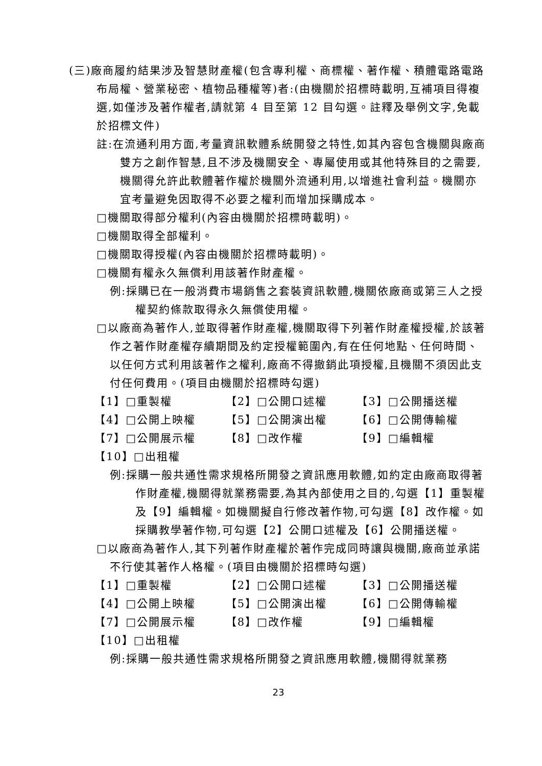(三)廠商履約結果涉及智慧財產權(包含專利權、商標權、著作權、積體電路電路布局權、營業秘密、植物品種權等)者:(由機關於招標時載明,互補項目得複選,如僅涉及著作權者,請就第 4 目至第 12 目勾選。註釋及舉例文字,免載於招標文件)
註:在流通利用方面,考量資訊軟體系統開發之特性,如其內容包含機關與廠商雙方之創作智慧,且不涉及機關安全、專屬使用或其他特殊目的之需要,機關得允許此軟體著作權於機關外流通利用,以增進社會利益。機關亦宜考量避免因取得不必要之權利而增加採購成本。
□機關取得部分權利(內容由機關於招標時載明)。
□機關取得全部權利。
□機關取得授權(內容由機關於招標時載明)。
□機關有權永久無償利用該著作財產權。
例:採購已在一般消費市場銷售之套裝資訊軟體,機關依廠商或第三人之授權契約條款取得永久無償使用權。
□以廠商為著作人,並取得著作財產權,機關取得下列著作財產權授權,於該著作之著作財產權存續期間及約定授權範圍內,有在任何地點、任何時間、以任何方式利用該著作之權利,廠商不得撤銷此項授權,且機關不須因此支付任何費用。(項目由機關於招標時勾選)
【1】□重製權 【2】□公開口述權 【3】□公開播送權
【4】□公開上映權 【5】□公開演出權 【6】□公開傳輸權
【7】□公開展示權 【8】□改作權 【9】□編輯權
【10】□出租權
例:採購一般共通性需求規格所開發之資訊應用軟體,如約定由廠商取得著作財產權,機關得就業務需要,為其內部使用之目的,勾選【1】重製權及【9】編輯權。如機關擬自行修改著作物,可勾選【8】改作權。如採購教學著作物,可勾選【2】公開口述權及【6】公開播送權。
□以廠商為著作人,其下列著作財產權於著作完成同時讓與機關,廠商並承諾不行使其著作人格權。(項目由機關於招標時勾選)
【1】□重製權 【2】□公開口述權 【3】□公開播送權
【4】□公開上映權 【5】□公開演出權 【6】□公開傳輸權
【7】□公開展示權 【8】□改作權 【9】□編輯權
【10】□出租權
例:採購一般共通性需求規格所開發之資訊應用軟體,機關得就業務
23